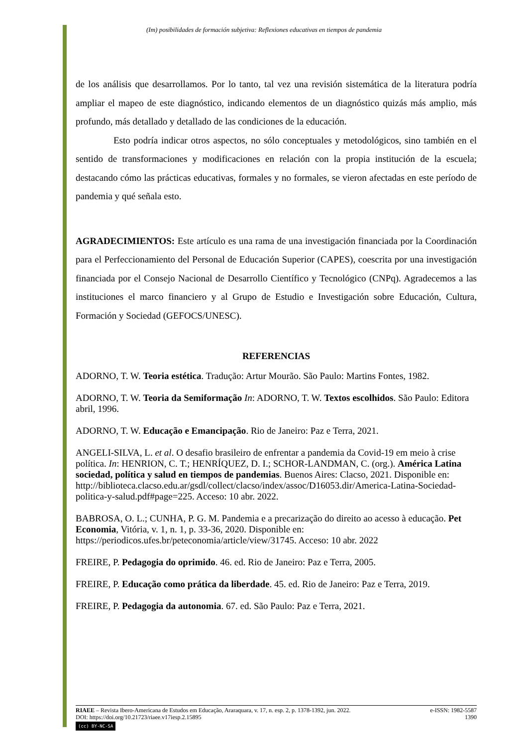(Im) posibilidades de formación subjetiva: Reflexiones educativas en tiempos de pandemia
de los análisis que desarrollamos. Por lo tanto, tal vez una revisión sistemática de la literatura podría ampliar el mapeo de este diagnóstico, indicando elementos de un diagnóstico quizás más amplio, más profundo, más detallado y detallado de las condiciones de la educación.
Esto podría indicar otros aspectos, no sólo conceptuales y metodológicos, sino también en el sentido de transformaciones y modificaciones en relación con la propia institución de la escuela; destacando cómo las prácticas educativas, formales y no formales, se vieron afectadas en este período de pandemia y qué señala esto.
AGRADECIMIENTOS: Este artículo es una rama de una investigación financiada por la Coordinación para el Perfeccionamiento del Personal de Educación Superior (CAPES), coescrita por una investigación financiada por el Consejo Nacional de Desarrollo Científico y Tecnológico (CNPq). Agradecemos a las instituciones el marco financiero y al Grupo de Estudio e Investigación sobre Educación, Cultura, Formación y Sociedad (GEFOCS/UNESC).
REFERENCIAS
ADORNO, T. W. Teoria estética. Tradução: Artur Mourão. São Paulo: Martins Fontes, 1982.
ADORNO, T. W. Teoria da Semiformação In: ADORNO, T. W. Textos escolhidos. São Paulo: Editora abril, 1996.
ADORNO, T. W. Educação e Emancipação. Rio de Janeiro: Paz e Terra, 2021.
ANGELI-SILVA, L. et al. O desafio brasileiro de enfrentar a pandemia da Covid-19 em meio à crise política. In: HENRION, C. T.; HENRÍQUEZ, D. I.; SCHOR-LANDMAN, C. (org.). América Latina sociedad, política y salud en tiempos de pandemias. Buenos Aires: Clacso, 2021. Disponible en: http://biblioteca.clacso.edu.ar/gsdl/collect/clacso/index/assoc/D16053.dir/America-Latina-Sociedad-politica-y-salud.pdf#page=225. Acceso: 10 abr. 2022.
BABROSA, O. L.; CUNHA, P. G. M. Pandemia e a precarização do direito ao acesso à educação. Pet Economia, Vitória, v. 1, n. 1, p. 33-36, 2020. Disponible en: https://periodicos.ufes.br/peteconomia/article/view/31745. Acceso: 10 abr. 2022
FREIRE, P. Pedagogia do oprimido. 46. ed. Rio de Janeiro: Paz e Terra, 2005.
FREIRE, P. Educação como prática da liberdade. 45. ed. Rio de Janeiro: Paz e Terra, 2019.
FREIRE, P. Pedagogia da autonomia. 67. ed. São Paulo: Paz e Terra, 2021.
RIAEE – Revista Ibero-Americana de Estudos em Educação, Araraquara, v. 17, n. esp. 2, p. 1378-1392, jun. 2022. e-ISSN: 1982-5587
DOI: https://doi.org/10.21723/riaee.v17iesp.2.15895 1390
(cc) BY-NC-SA